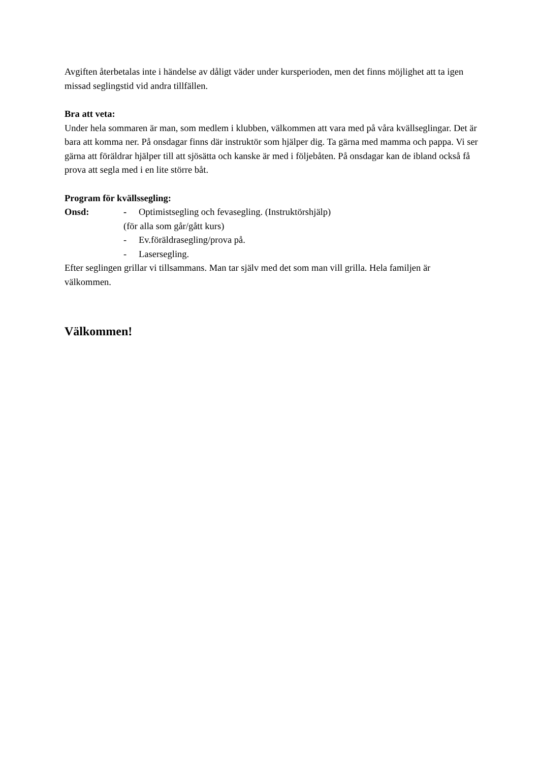Avgiften återbetalas inte i händelse av dåligt väder under kursperioden, men det finns möjlighet att ta igen missad seglingstid vid andra tillfällen.
Bra att veta:
Under hela sommaren är man, som medlem i klubben, välkommen att vara med på våra kvällseglingar. Det är bara att komma ner. På onsdagar finns där instruktör som hjälper dig. Ta gärna med mamma och pappa. Vi ser gärna att föräldrar hjälper till att sjösätta och kanske är med i följebåten. På onsdagar kan de ibland också få prova att segla med i en lite större båt.
Program för kvällssegling:
Onsd: - Optimistsegling och fevasegling. (Instruktörshjälp)
(för alla som går/gått kurs)
- Ev.föräldrasegling/prova på.
- Lasersegling.
Efter seglingen grillar vi tillsammans. Man tar själv med det som man vill grilla. Hela familjen är välkommen.
Välkommen!